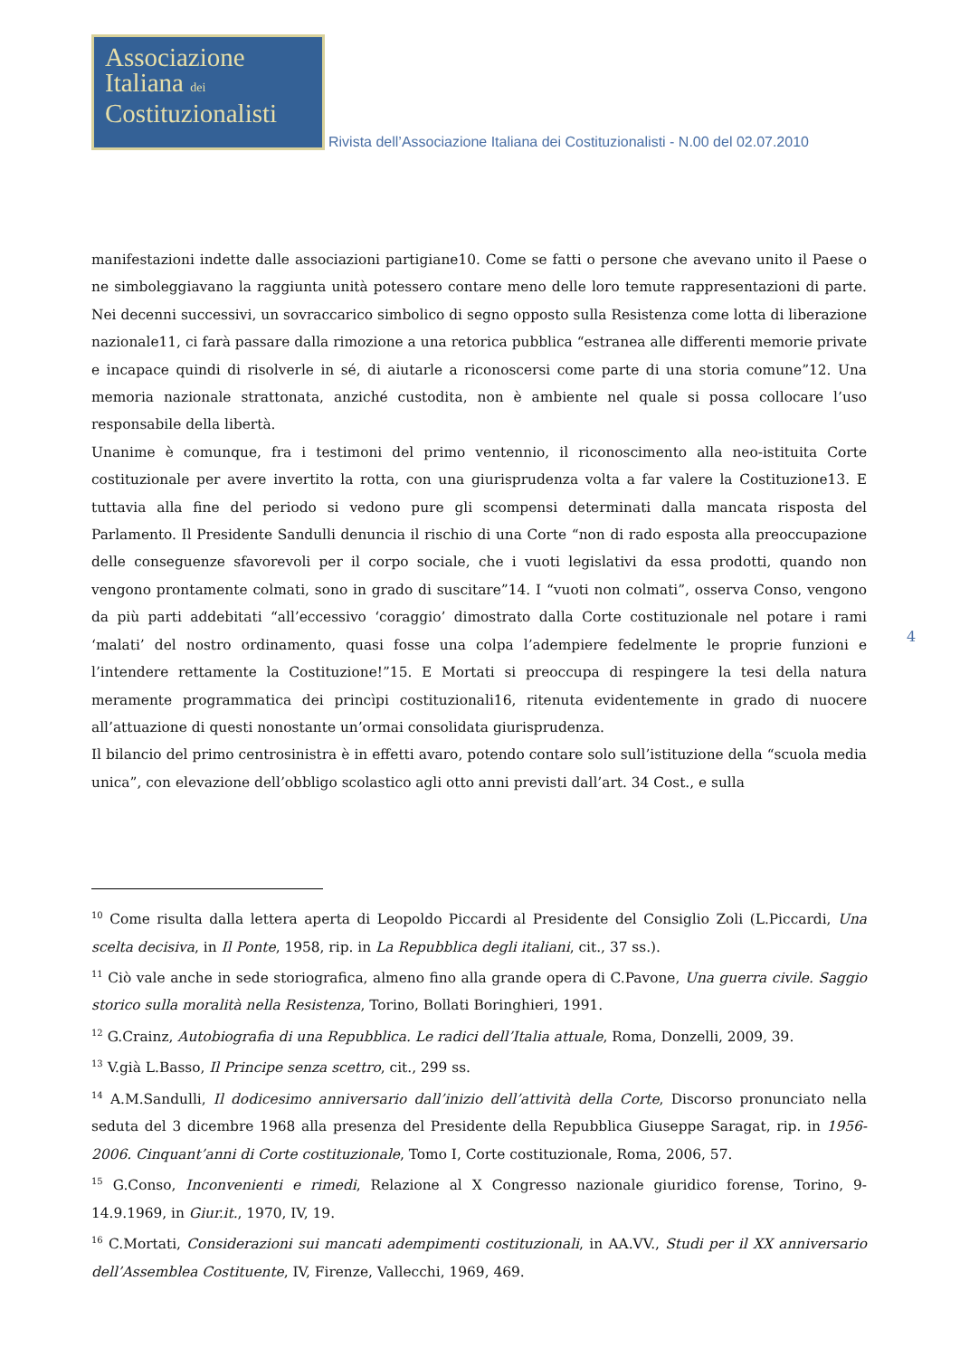Associazione
Italiana dei
Costituzionalisti
Rivista dell’Associazione Italiana dei Costituzionalisti - N.00 del 02.07.2010
manifestazioni indette dalle associazioni partigiane10. Come se fatti o persone che avevano unito il Paese o ne simboleggiavano la raggiunta unità potessero contare meno delle loro temute rappresentazioni di parte. Nei decenni successivi, un sovraccarico simbolico di segno opposto sulla Resistenza come lotta di liberazione nazionale11, ci farà passare dalla rimozione a una retorica pubblica “estranea alle differenti memorie private e incapace quindi di risolverle in sé, di aiutarle a riconoscersi come parte di una storia comune”12. Una memoria nazionale strattonata, anziché custodita, non è ambiente nel quale si possa collocare l’uso responsabile della libertà.
Unanime è comunque, fra i testimoni del primo ventennio, il riconoscimento alla neo-istituita Corte costituzionale per avere invertito la rotta, con una giurisprudenza volta a far valere la Costituzione13. E tuttavia alla fine del periodo si vedono pure gli scompensi determinati dalla mancata risposta del Parlamento. Il Presidente Sandulli denuncia il rischio di una Corte “non di rado esposta alla preoccupazione delle conseguenze sfavorevoli per il corpo sociale, che i vuoti legislativi da essa prodotti, quando non vengono prontamente colmati, sono in grado di suscitare”14. I “vuoti non colmati”, osserva Conso, vengono da più parti addebitati “all’eccessivo ‘coraggio’ dimostrato dalla Corte costituzionale nel potare i rami ‘malati’ del nostro ordinamento, quasi fosse una colpa l’adempiere fedelmente le proprie funzioni e l’intendere rettamente la Costituzione!”15. E Mortati si preoccupa di respingere la tesi della natura meramente programmatica dei princìpi costituzionali16, ritenuta evidentemente in grado di nuocere all’attuazione di questi nonostante un’ormai consolidata giurisprudenza.
Il bilancio del primo centrosinistra è in effetti avaro, potendo contare solo sull’istituzione della “scuola media unica”, con elevazione dell’obbligo scolastico agli otto anni previsti dall’art. 34 Cost., e sulla
4
<sup>10</sup> Come risulta dalla lettera aperta di Leopoldo Piccardi al Presidente del Consiglio Zoli (L.Piccardi, Una scelta decisiva, in Il Ponte, 1958, rip. in La Repubblica degli italiani, cit., 37 ss.).
<sup>11</sup> Ciò vale anche in sede storiografica, almeno fino alla grande opera di C.Pavone, Una guerra civile. Saggio storico sulla moralità nella Resistenza, Torino, Bollati Boringhieri, 1991.
<sup>12</sup> G.Crainz, Autobiografia di una Repubblica. Le radici dell’Italia attuale, Roma, Donzelli, 2009, 39.
<sup>13</sup> V.già L.Basso, Il Principe senza scettro, cit., 299 ss.
<sup>14</sup> A.M.Sandulli, Il dodicesimo anniversario dall’inizio dell’attività della Corte, Discorso pronunciato nella seduta del 3 dicembre 1968 alla presenza del Presidente della Repubblica Giuseppe Saragat, rip. in 1956-2006. Cinquant’anni di Corte costituzionale, Tomo I, Corte costituzionale, Roma, 2006, 57.
<sup>15</sup> G.Conso, Inconvenienti e rimedi, Relazione al X Congresso nazionale giuridico forense, Torino, 9-14.9.1969, in Giur.it., 1970, IV, 19.
<sup>16</sup> C.Mortati, Considerazioni sui mancati adempimenti costituzionali, in AA.VV., Studi per il XX anniversario dell’Assemblea Costituente, IV, Firenze, Vallecchi, 1969, 469.